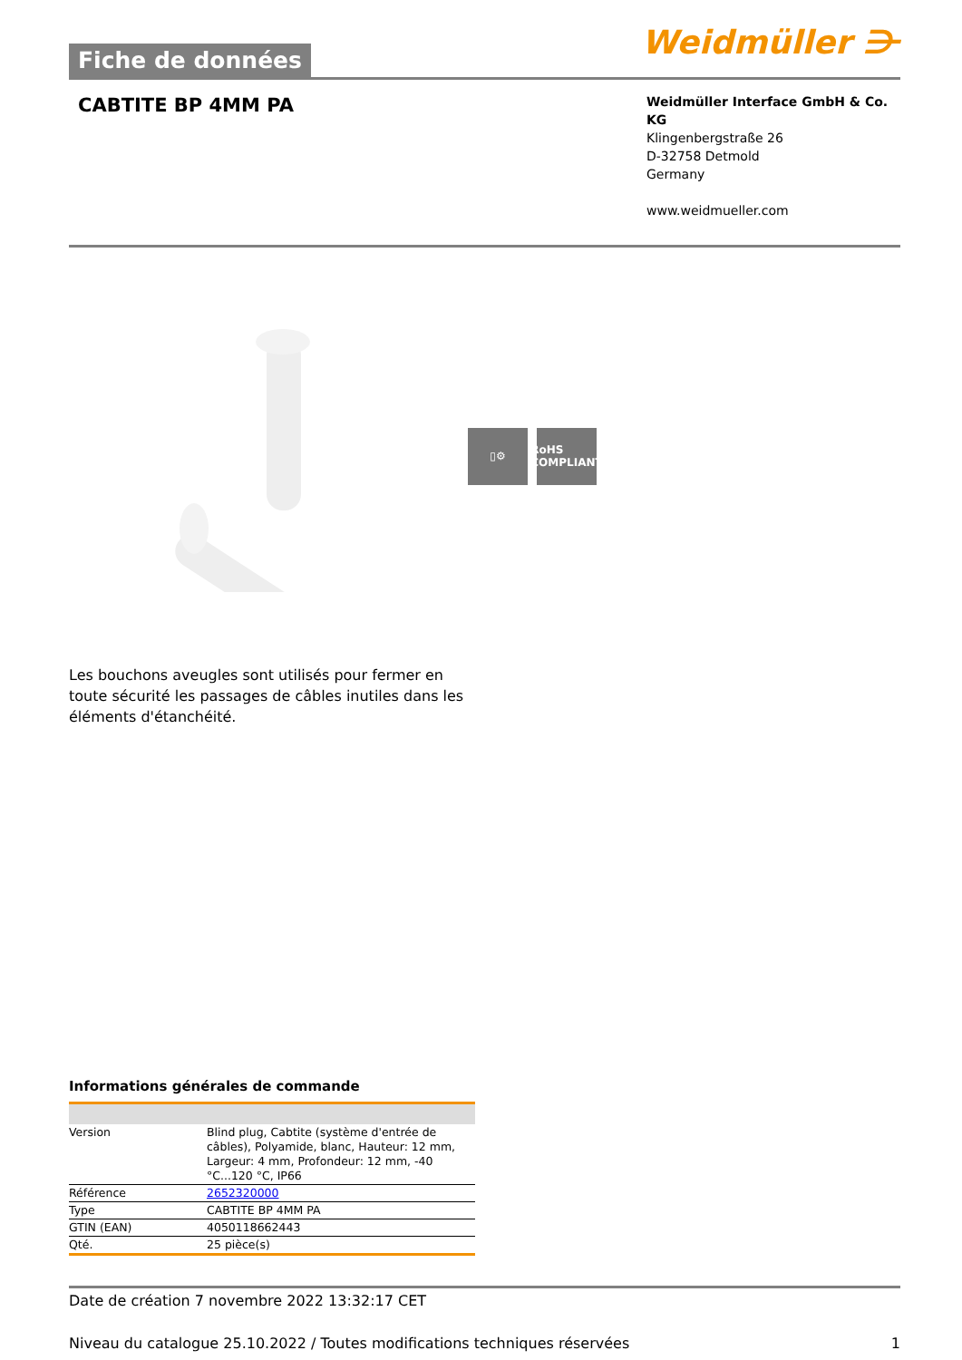Fiche de données
Weidmüller ⋺
CABTITE BP 4MM PA
Weidmüller Interface GmbH & Co. KG
Klingenbergstraße 26
D-32758 Detmold
Germany
www.weidmueller.com
▯⚙ RoHS
COMPLIANT
Les bouchons aveugles sont utilisés pour fermer en toute sécurité les passages de câbles inutiles dans les éléments d'étanchéité.
Informations générales de commande
| Version | Blind plug, Cabtite (système d'entrée de câbles), Polyamide, blanc, Hauteur: 12 mm, Largeur: 4 mm, Profondeur: 12 mm, -40 °C...120 °C, IP66 |
| Référence | 2652320000 |
| Type | CABTITE BP 4MM PA |
| GTIN (EAN) | 4050118662443 |
| Qté. | 25 pièce(s) |
Date de création 7 novembre 2022 13:32:17 CET
Niveau du catalogue 25.10.2022 / Toutes modifications techniques réservées 1